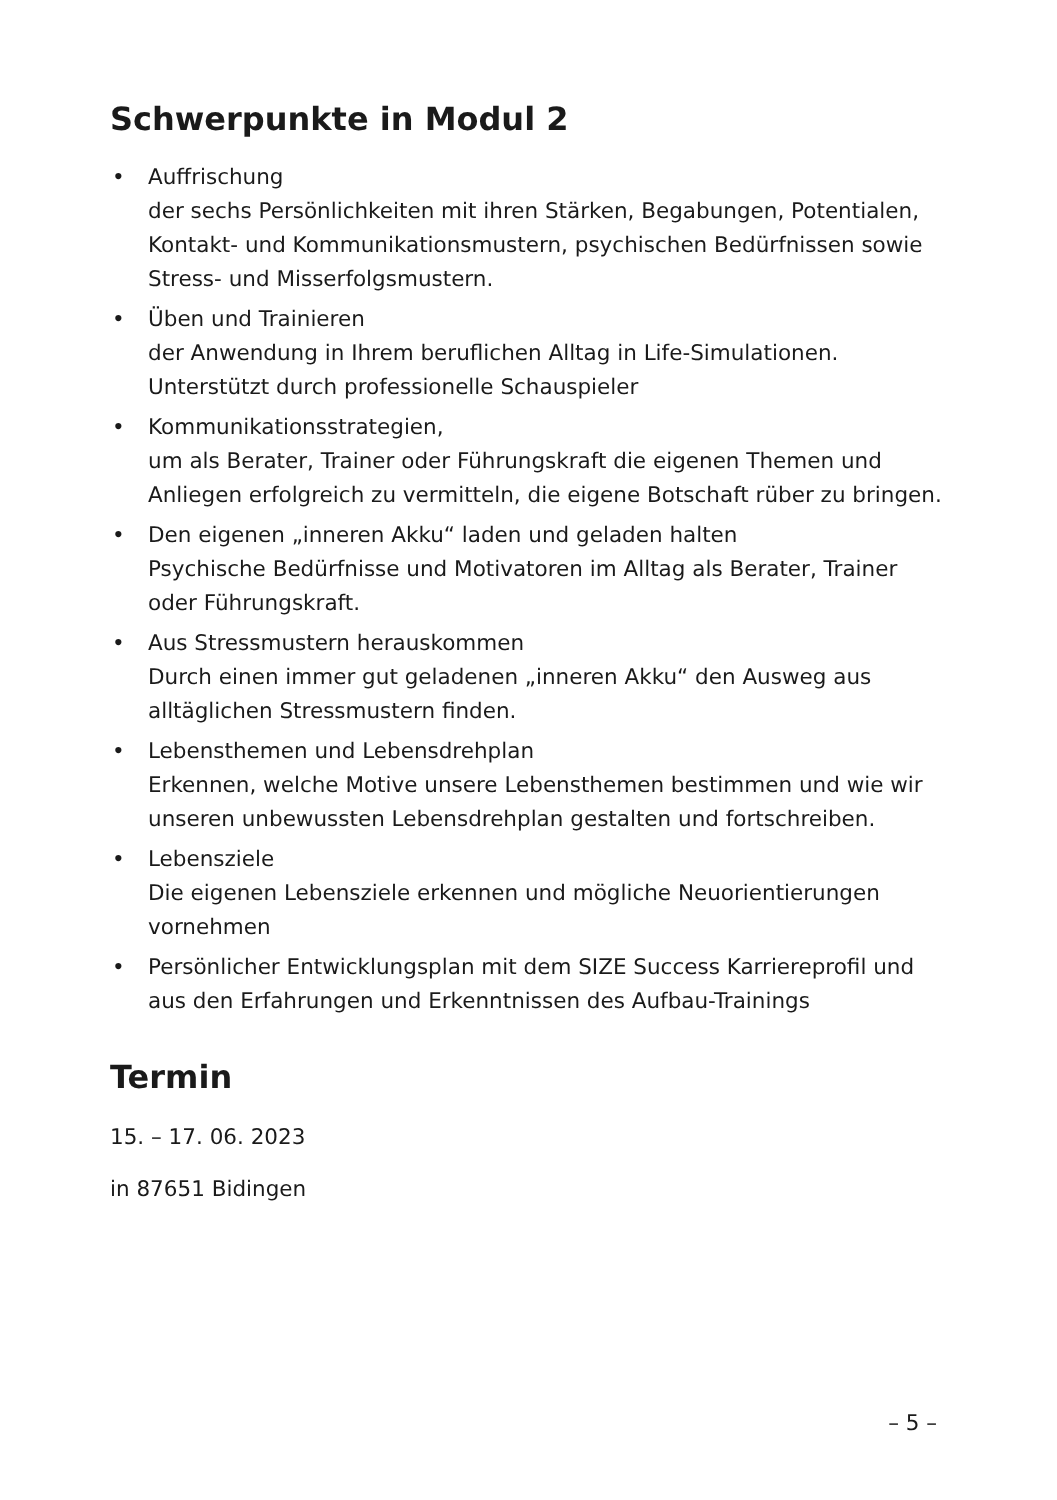Schwerpunkte in Modul 2
• Auffrischung
der sechs Persönlichkeiten mit ihren Stärken, Begabungen, Potentialen, Kontakt- und Kommunikationsmustern, psychischen Bedürfnissen sowie Stress- und Misserfolgsmustern.
• Üben und Trainieren
der Anwendung in Ihrem beruflichen Alltag in Life-Simulationen. Unterstützt durch professionelle Schauspieler
• Kommunikationsstrategien,
um als Berater, Trainer oder Führungskraft die eigenen Themen und Anliegen erfolgreich zu vermitteln, die eigene Botschaft rüber zu bringen.
• Den eigenen „inneren Akku“ laden und geladen halten
Psychische Bedürfnisse und Motivatoren im Alltag als Berater, Trainer oder Führungskraft.
• Aus Stressmustern herauskommen
Durch einen immer gut geladenen „inneren Akku“ den Ausweg aus alltäglichen Stressmustern finden.
• Lebensthemen und Lebensdrehplan
Erkennen, welche Motive unsere Lebensthemen bestimmen und wie wir unseren unbewussten Lebensdrehplan gestalten und fortschreiben.
• Lebensziele
Die eigenen Lebensziele erkennen und mögliche Neuorientierungen vornehmen
• Persönlicher Entwicklungsplan mit dem SIZE Success Karriereprofil und aus den Erfahrungen und Erkenntnissen des Aufbau-Trainings
Termin
15. – 17. 06. 2023
in 87651 Bidingen
– 5 –